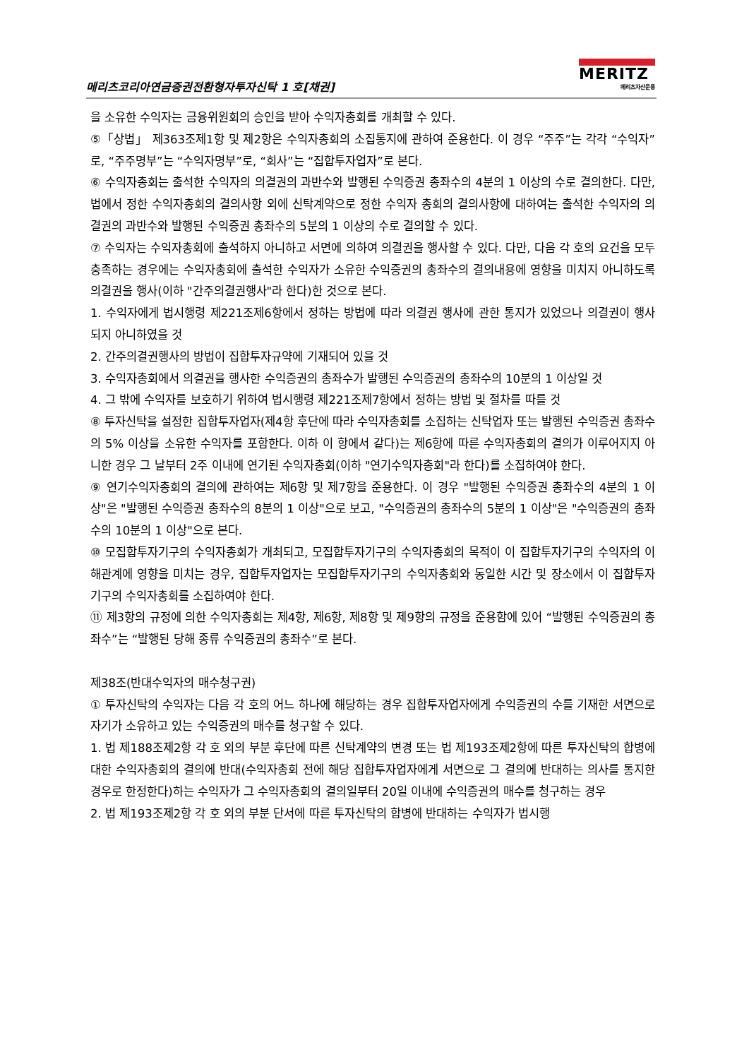메리츠코리아연금증권전환형자투자신탁 1 호[채권]
MERITZ
메리츠자산운용
을 소유한 수익자는 금융위원회의 승인을 받아 수익자총회를 개최할 수 있다.
⑤「상법」 제363조제1항 및 제2항은 수익자총회의 소집통지에 관하여 준용한다. 이 경우 “주주”는 각각 “수익자”로, “주주명부”는 “수익자명부”로, “회사”는 “집합투자업자”로 본다.
⑥ 수익자총회는 출석한 수익자의 의결권의 과반수와 발행된 수익증권 총좌수의 4분의 1 이상의 수로 결의한다. 다만, 법에서 정한 수익자총회의 결의사항 외에 신탁계약으로 정한 수익자 총회의 결의사항에 대하여는 출석한 수익자의 의결권의 과반수와 발행된 수익증권 총좌수의 5분의 1 이상의 수로 결의할 수 있다.
⑦ 수익자는 수익자총회에 출석하지 아니하고 서면에 의하여 의결권을 행사할 수 있다. 다만, 다음 각 호의 요건을 모두 충족하는 경우에는 수익자총회에 출석한 수익자가 소유한 수익증권의 총좌수의 결의내용에 영향을 미치지 아니하도록 의결권을 행사(이하 "간주의결권행사"라 한다)한 것으로 본다.
1. 수익자에게 법시행령 제221조제6항에서 정하는 방법에 따라 의결권 행사에 관한 통지가 있었으나 의결권이 행사되지 아니하였을 것
2. 간주의결권행사의 방법이 집합투자규약에 기재되어 있을 것
3. 수익자총회에서 의결권을 행사한 수익증권의 총좌수가 발행된 수익증권의 총좌수의 10분의 1 이상일 것
4. 그 밖에 수익자를 보호하기 위하여 법시행령 제221조제7항에서 정하는 방법 및 절차를 따를 것
⑧ 투자신탁을 설정한 집합투자업자(제4항 후단에 따라 수익자총회를 소집하는 신탁업자 또는 발행된 수익증권 총좌수의 5% 이상을 소유한 수익자를 포함한다. 이하 이 항에서 같다)는 제6항에 따른 수익자총회의 결의가 이루어지지 아니한 경우 그 날부터 2주 이내에 연기된 수익자총회(이하 "연기수익자총회"라 한다)를 소집하여야 한다.
⑨ 연기수익자총회의 결의에 관하여는 제6항 및 제7항을 준용한다. 이 경우 "발행된 수익증권 총좌수의 4분의 1 이상"은 "발행된 수익증권 총좌수의 8분의 1 이상"으로 보고, "수익증권의 총좌수의 5분의 1 이상"은 "수익증권의 총좌수의 10분의 1 이상"으로 본다.
⑩ 모집합투자기구의 수익자총회가 개최되고, 모집합투자기구의 수익자총회의 목적이 이 집합투자기구의 수익자의 이해관계에 영향을 미치는 경우, 집합투자업자는 모집합투자기구의 수익자총회와 동일한 시간 및 장소에서 이 집합투자기구의 수익자총회를 소집하여야 한다.
⑪ 제3항의 규정에 의한 수익자총회는 제4항, 제6항, 제8항 및 제9항의 규정을 준용함에 있어 “발행된 수익증권의 총좌수”는 “발행된 당해 종류 수익증권의 총좌수”로 본다.
제38조(반대수익자의 매수청구권)
① 투자신탁의 수익자는 다음 각 호의 어느 하나에 해당하는 경우 집합투자업자에게 수익증권의 수를 기재한 서면으로 자기가 소유하고 있는 수익증권의 매수를 청구할 수 있다.
1. 법 제188조제2항 각 호 외의 부분 후단에 따른 신탁계약의 변경 또는 법 제193조제2항에 따른 투자신탁의 합병에 대한 수익자총회의 결의에 반대(수익자총회 전에 해당 집합투자업자에게 서면으로 그 결의에 반대하는 의사를 통지한 경우로 한정한다)하는 수익자가 그 수익자총회의 결의일부터 20일 이내에 수익증권의 매수를 청구하는 경우
2. 법 제193조제2항 각 호 외의 부분 단서에 따른 투자신탁의 합병에 반대하는 수익자가 법시행